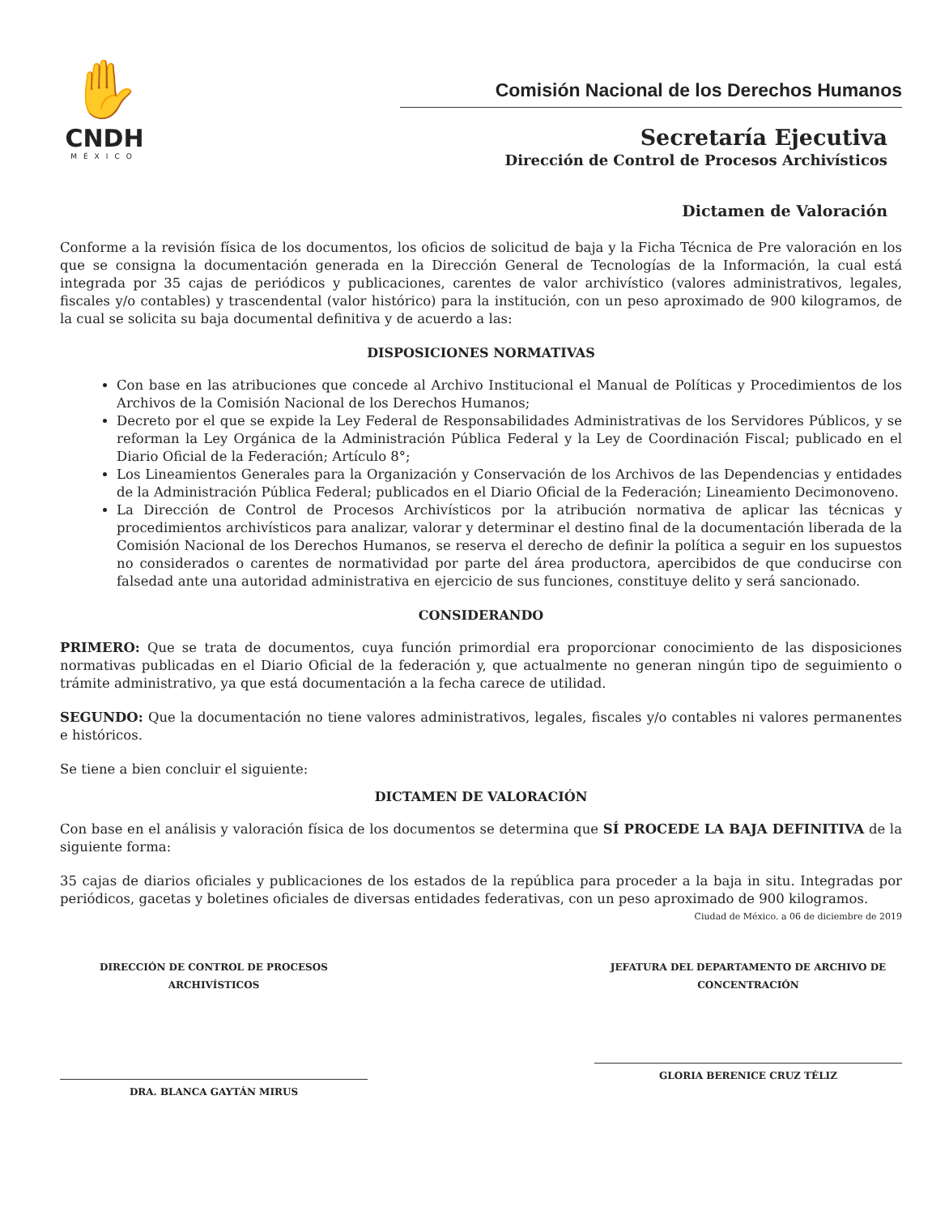✋
CNDH
MÉXICO
Comisión Nacional de los Derechos Humanos
Secretaría Ejecutiva
Dirección de Control de Procesos Archivísticos
Dictamen de Valoración
Conforme a la revisión física de los documentos, los oficios de solicitud de baja y la Ficha Técnica de Pre valoración en los que se consigna la documentación generada en la Dirección General de Tecnologías de la Información, la cual está integrada por 35 cajas de periódicos y publicaciones, carentes de valor archivístico (valores administrativos, legales, fiscales y/o contables) y trascendental (valor histórico) para la institución, con un peso aproximado de 900 kilogramos, de la cual se solicita su baja documental definitiva y de acuerdo a las:
DISPOSICIONES NORMATIVAS
Con base en las atribuciones que concede al Archivo Institucional el Manual de Políticas y Procedimientos de los Archivos de la Comisión Nacional de los Derechos Humanos;
Decreto por el que se expide la Ley Federal de Responsabilidades Administrativas de los Servidores Públicos, y se reforman la Ley Orgánica de la Administración Pública Federal y la Ley de Coordinación Fiscal; publicado en el Diario Oficial de la Federación; Artículo 8°;
Los Lineamientos Generales para la Organización y Conservación de los Archivos de las Dependencias y entidades de la Administración Pública Federal; publicados en el Diario Oficial de la Federación; Lineamiento Decimonoveno.
La Dirección de Control de Procesos Archivísticos por la atribución normativa de aplicar las técnicas y procedimientos archivísticos para analizar, valorar y determinar el destino final de la documentación liberada de la Comisión Nacional de los Derechos Humanos, se reserva el derecho de definir la política a seguir en los supuestos no considerados o carentes de normatividad por parte del área productora, apercibidos de que conducirse con falsedad ante una autoridad administrativa en ejercicio de sus funciones, constituye delito y será sancionado.
CONSIDERANDO
PRIMERO: Que se trata de documentos, cuya función primordial era proporcionar conocimiento de las disposiciones normativas publicadas en el Diario Oficial de la federación y, que actualmente no generan ningún tipo de seguimiento o trámite administrativo, ya que está documentación a la fecha carece de utilidad.
SEGUNDO: Que la documentación no tiene valores administrativos, legales, fiscales y/o contables ni valores permanentes e históricos.
Se tiene a bien concluir el siguiente:
DICTAMEN DE VALORACIÓN
Con base en el análisis y valoración física de los documentos se determina que SÍ PROCEDE LA BAJA DEFINITIVA de la siguiente forma:
35 cajas de diarios oficiales y publicaciones de los estados de la república para proceder a la baja in situ. Integradas por periódicos, gacetas y boletines oficiales de diversas entidades federativas, con un peso aproximado de 900 kilogramos.
Ciudad de México. a 06 de diciembre de 2019
DIRECCIÓN DE CONTROL DE PROCESOS ARCHIVÍSTICOS
DRA. BLANCA GAYTÁN MIRUS
JEFATURA DEL DEPARTAMENTO DE ARCHIVO DE CONCENTRACIÓN
GLORIA BERENICE CRUZ TÉLIZ